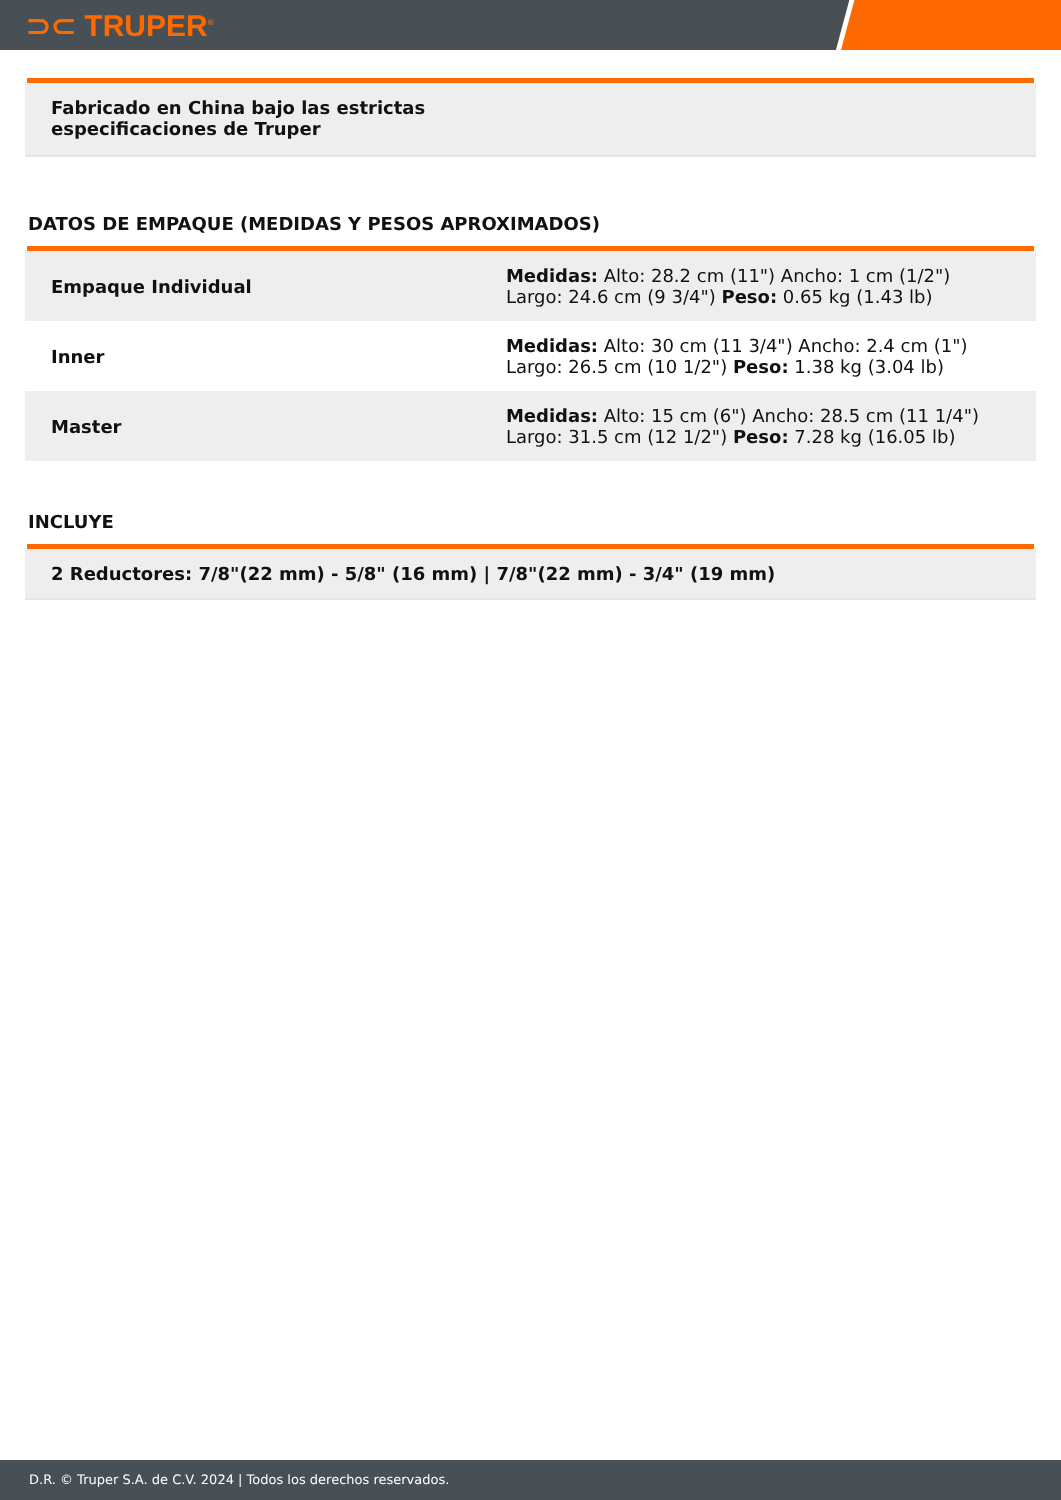⊃⊂ TRUPER<sup>®</sup>
Fabricado en China bajo las estrictas
especificaciones de Truper
DATOS DE EMPAQUE (MEDIDAS Y PESOS APROXIMADOS)
| Empaque Individual | Medidas: Alto: 28.2 cm (11") Ancho: 1 cm (1/2") Largo: 24.6 cm (9 3/4") Peso: 0.65 kg (1.43 lb) |
| Inner | Medidas: Alto: 30 cm (11 3/4") Ancho: 2.4 cm (1") Largo: 26.5 cm (10 1/2") Peso: 1.38 kg (3.04 lb) |
| Master | Medidas: Alto: 15 cm (6") Ancho: 28.5 cm (11 1/4") Largo: 31.5 cm (12 1/2") Peso: 7.28 kg (16.05 lb) |
INCLUYE
2 Reductores: 7/8"(22 mm) - 5/8" (16 mm) | 7/8"(22 mm) - 3/4" (19 mm)
D.R. © Truper S.A. de C.V. 2024 | Todos los derechos reservados.